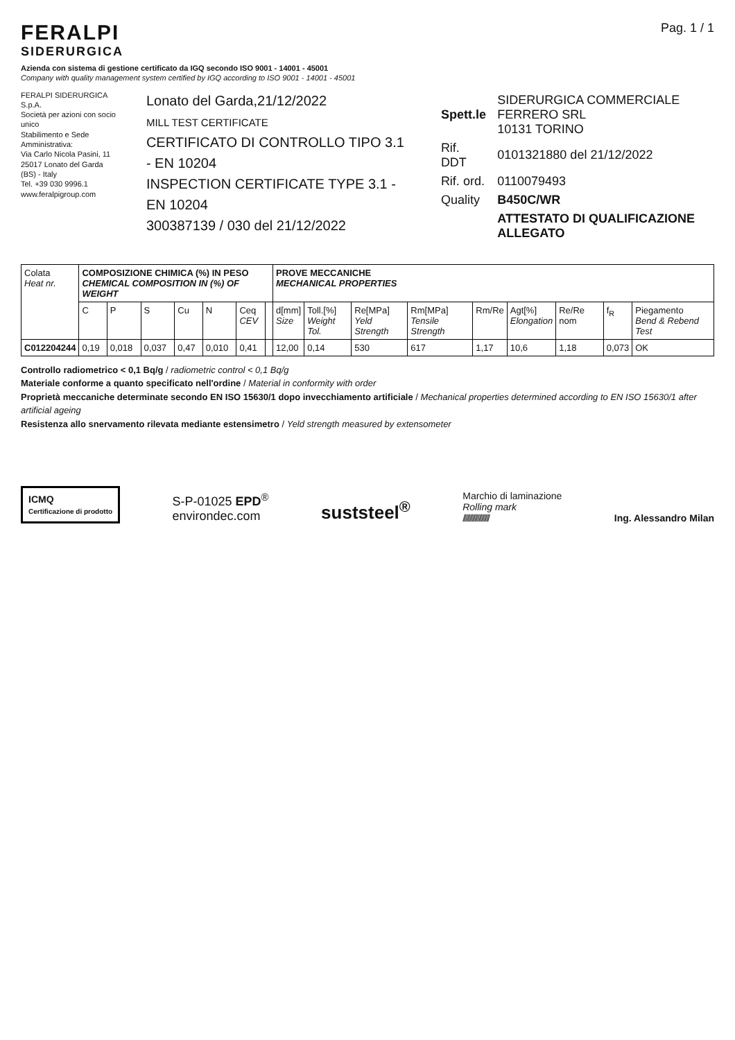FERALPI
SIDERURGICA
Pag. 1 / 1
Azienda con sistema di gestione certificato da IGQ secondo ISO 9001 - 14001 - 45001
Company with quality management system certified by IGQ according to ISO 9001 - 14001 - 45001
FERALPI SIDERURGICA S.p.A.
Società per azioni con socio unico
Stabilimento e Sede Amministrativa:
Via Carlo Nicola Pasini, 11
25017 Lonato del Garda (BS) - Italy
Tel. +39 030 9996.1
www.feralpigroup.com
Lonato del Garda,21/12/2022
MILL TEST CERTIFICATE
CERTIFICATO DI CONTROLLO TIPO 3.1 - EN 10204
INSPECTION CERTIFICATE TYPE 3.1 - EN 10204
300387139 / 030 del 21/12/2022
| Spett.le | SIDERURGICA COMMERCIALE FERRERO SRL 10131 TORINO |
| Rif. DDT | 0101321880 del 21/12/2022 |
| Rif. ord. | 0110079493 |
| Quality | B450C/WR |
| | ATTESTATO DI QUALIFICAZIONE ALLEGATO |
| Colata Heat nr. | COMPOSIZIONE CHIMICA (%) IN PESO CHEMICAL COMPOSITION IN (%) OF WEIGHT | | | | | | | PROVE MECCANICHE MECHANICAL PROPERTIES | | | | | | | | |
| --- | --- | --- | --- | --- | --- | --- | --- | --- | --- | --- | --- | --- | --- | --- | --- | --- |
| | C | P | S | Cu | N | Ceq CEV | | d[mm] Size | Toll.[%] Weight Tol. | Re[MPa] Yeld Strength | Rm[MPa] Tensile Strength | Rm/Re | Agt[%] Elongation | Re/Re nom | f<sub>R</sub> | Piegamento Bend & Rebend Test |
| C012204244 | 0,19 | 0,018 | 0,037 | 0,47 | 0,010 | 0,41 | | 12,00 | 0,14 | 530 | 617 | 1,17 | 10,6 | 1,18 | 0,073 | OK |
Controllo radiometrico < 0,1 Bq/g / radiometric control < 0,1 Bq/g
Materiale conforme a quanto specificato nell'ordine / Material in conformity with order
Proprietà meccaniche determinate secondo EN ISO 15630/1 dopo invecchiamento artificiale / Mechanical properties determined according to EN ISO 15630/1 after artificial ageing
Resistenza allo snervamento rilevata mediante estensimetro / Yeld strength measured by extensometer
ICMQ
Certificazione di prodotto
S-P-01025 EPD<sup>®</sup>
environdec.com
suststeel<sup>®</sup>
Marchio di laminazione
Rolling mark
////////////////////
Ing. Alessandro Milan